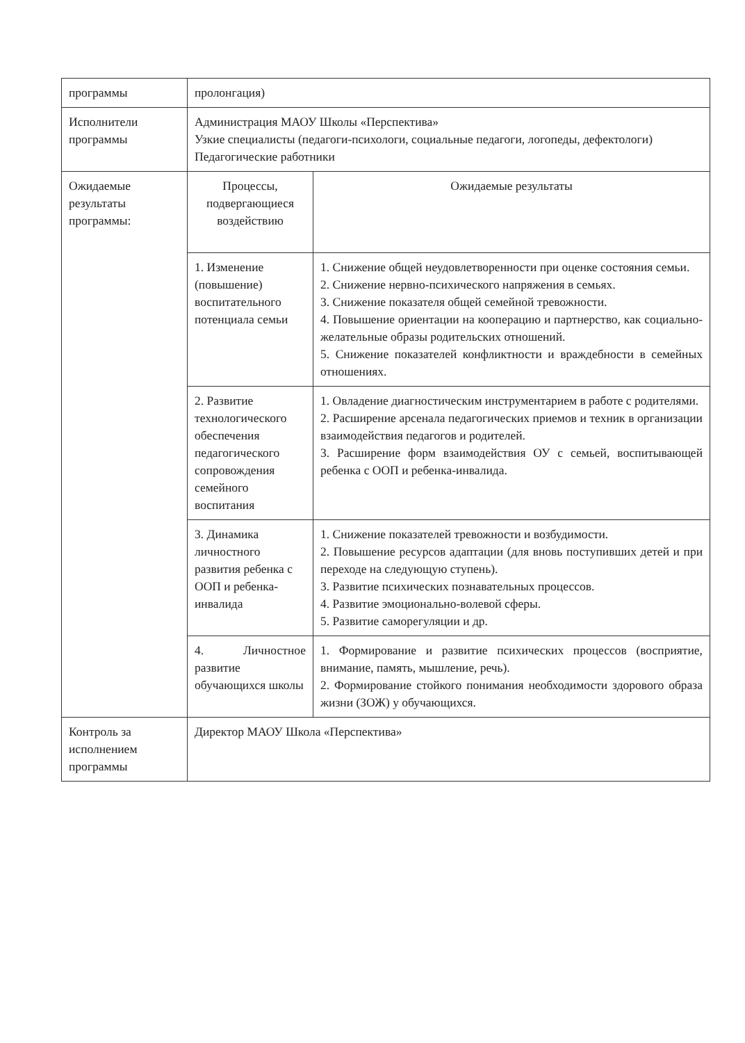| программы | пролонгация) | |
| Исполнители программы | Администрация МАОУ Школы «Перспектива» Узкие специалисты (педагоги-психологи, социальные педагоги, логопеды, дефектологи) Педагогические работники | |
| Ожидаемые результаты программы: | Процессы, подвергающиеся воздействию | Ожидаемые результаты |
| | 1. Изменение (повышение) воспитательного потенциала семьи | 1. Снижение общей неудовлетворенности при оценке состояния семьи. 2. Снижение нервно-психического напряжения в семьях. 3. Снижение показателя общей семейной тревожности. 4. Повышение ориентации на кооперацию и партнерство, как социально-желательные образы родительских отношений. 5. Снижение показателей конфликтности и враждебности в семейных отношениях. |
| | 2. Развитие технологического обеспечения педагогического сопровождения семейного воспитания | 1. Овладение диагностическим инструментарием в работе с родителями. 2. Расширение арсенала педагогических приемов и техник в организации взаимодействия педагогов и родителей. 3. Расширение форм взаимодействия ОУ с семьей, воспитывающей ребенка с ООП и ребенка-инвалида. |
| | 3. Динамика личностного развития ребенка с ООП и ребенка-инвалида | 1. Снижение показателей тревожности и возбудимости. 2. Повышение ресурсов адаптации (для вновь поступивших детей и при переходе на следующую ступень). 3. Развитие психических познавательных процессов. 4. Развитие эмоционально-волевой сферы. 5. Развитие саморегуляции и др. |
| | 4. Личностное развитие обучающихся школы | 1. Формирование и развитие психических процессов (восприятие, внимание, память, мышление, речь). 2. Формирование стойкого понимания необходимости здорового образа жизни (ЗОЖ) у обучающихся. |
| Контроль за исполнением программы | Директор МАОУ Школа «Перспектива» | |